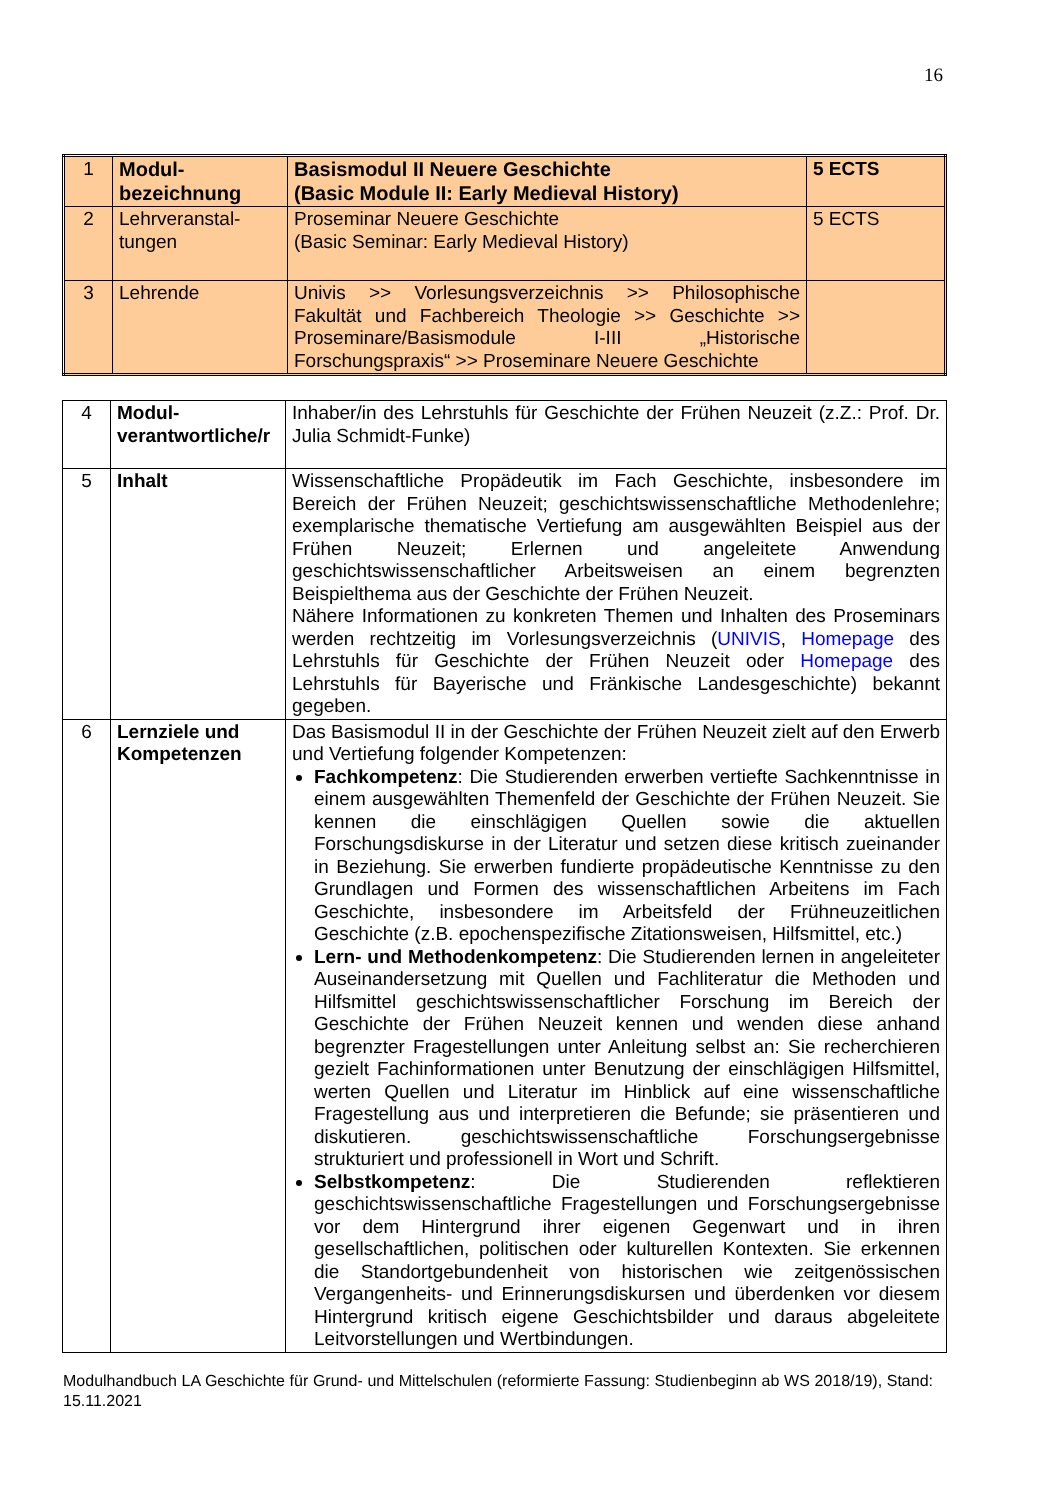16
| 1 | Modul- bezeichnung | Basismodul II Neuere Geschichte (Basic Module II: Early Medieval History) | 5 ECTS |
| 2 | Lehrveranstal- tungen | Proseminar Neuere Geschichte (Basic Seminar: Early Medieval History) | 5 ECTS |
| 3 | Lehrende | Univis >> Vorlesungsverzeichnis >> Philosophische Fakultät und Fachbereich Theologie >> Geschichte >> Proseminare/Basismodule I-III „Historische Forschungspraxis“ >> Proseminare Neuere Geschichte | |
| 4 | Modul- verantwortliche/r | Inhaber/in des Lehrstuhls für Geschichte der Frühen Neuzeit (z.Z.: Prof. Dr. Julia Schmidt-Funke) |
| 5 | Inhalt | Wissenschaftliche Propädeutik im Fach Geschichte, insbesondere im Bereich der Frühen Neuzeit; geschichtswissenschaftliche Methodenlehre; exemplarische thematische Vertiefung am ausgewählten Beispiel aus der Frühen Neuzeit; Erlernen und angeleitete Anwendung geschichtswissenschaftlicher Arbeitsweisen an einem begrenzten Beispielthema aus der Geschichte der Frühen Neuzeit. Nähere Informationen zu konkreten Themen und Inhalten des Proseminars werden rechtzeitig im Vorlesungsverzeichnis ( UNIVIS , Homepage des Lehrstuhls für Geschichte der Frühen Neuzeit oder Homepage des Lehrstuhls für Bayerische und Fränkische Landesgeschichte) bekannt gegeben. |
| 6 | Lernziele und Kompetenzen | Das Basismodul II in der Geschichte der Frühen Neuzeit zielt auf den Erwerb und Vertiefung folgender Kompetenzen: Fachkompetenz : Die Studierenden erwerben vertiefte Sachkenntnisse in einem ausgewählten Themenfeld der Geschichte der Frühen Neuzeit. Sie kennen die einschlägigen Quellen sowie die aktuellen Forschungsdiskurse in der Literatur und setzen diese kritisch zueinander in Beziehung. Sie erwerben fundierte propädeutische Kenntnisse zu den Grundlagen und Formen des wissenschaftlichen Arbeitens im Fach Geschichte, insbesondere im Arbeitsfeld der Frühneuzeitlichen Geschichte (z.B. epochenspezifische Zitationsweisen, Hilfsmittel, etc.) Lern- und Methodenkompetenz : Die Studierenden lernen in angeleiteter Auseinandersetzung mit Quellen und Fachliteratur die Methoden und Hilfsmittel geschichtswissenschaftlicher Forschung im Bereich der Geschichte der Frühen Neuzeit kennen und wenden diese anhand begrenzter Fragestellungen unter Anleitung selbst an: Sie recherchieren gezielt Fachinformationen unter Benutzung der einschlägigen Hilfsmittel, werten Quellen und Literatur im Hinblick auf eine wissenschaftliche Fragestellung aus und interpretieren die Befunde; sie präsentieren und diskutieren. geschichtswissenschaftliche Forschungsergebnisse strukturiert und professionell in Wort und Schrift. Selbstkompetenz : Die Studierenden reflektieren geschichtswissenschaftliche Fragestellungen und Forschungsergebnisse vor dem Hintergrund ihrer eigenen Gegenwart und in ihren gesellschaftlichen, politischen oder kulturellen Kontexten. Sie erkennen die Standortgebundenheit von historischen wie zeitgenössischen Vergangenheits- und Erinnerungsdiskursen und überdenken vor diesem Hintergrund kritisch eigene Geschichtsbilder und daraus abgeleitete Leitvorstellungen und Wertbindungen. |
Modulhandbuch LA Geschichte für Grund- und Mittelschulen (reformierte Fassung: Studienbeginn ab WS 2018/19), Stand: 15.11.2021